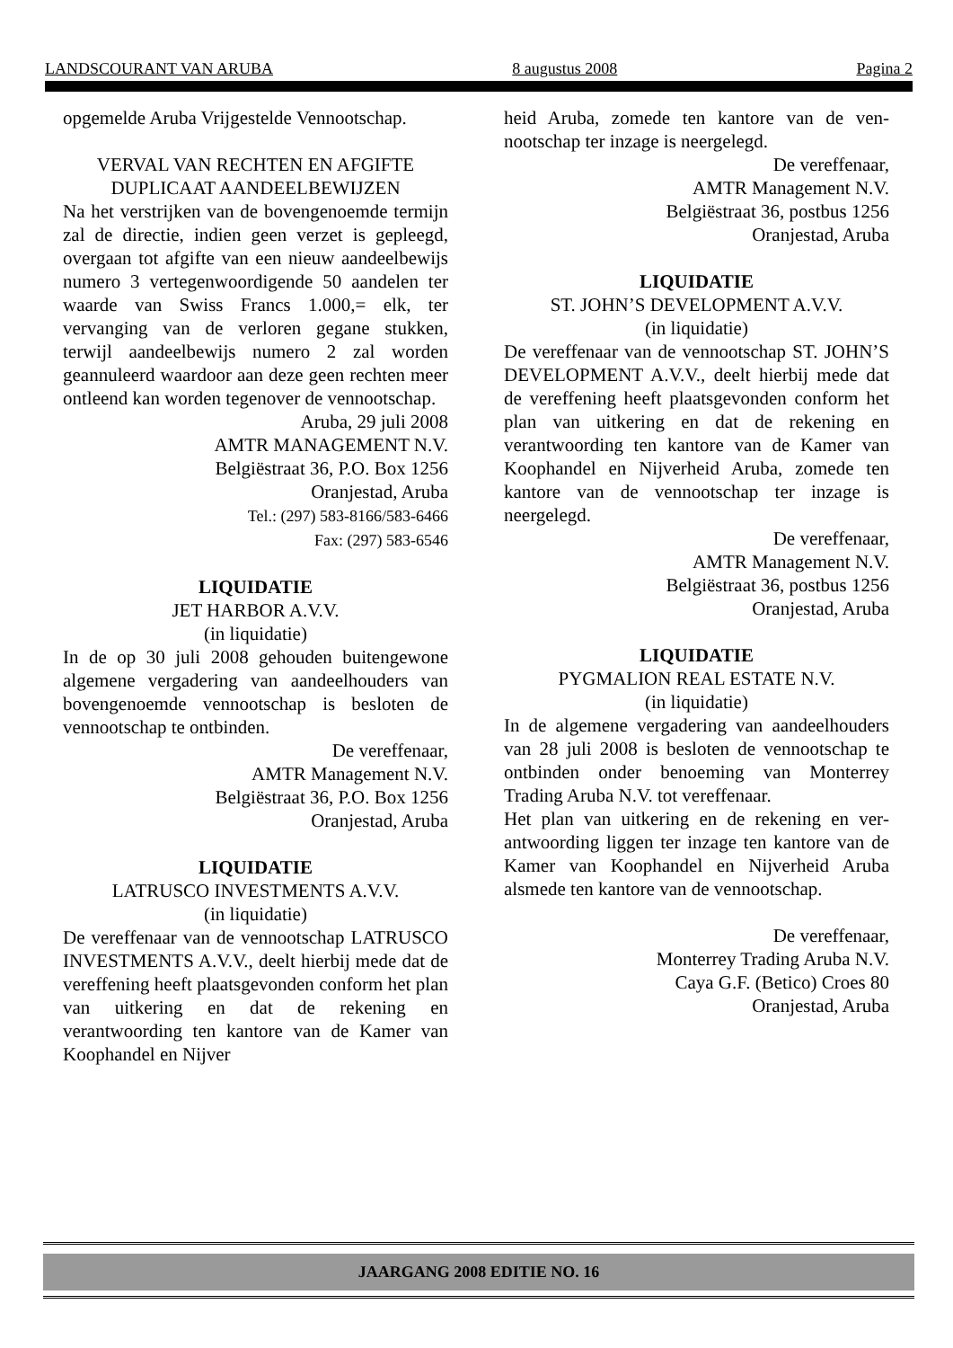LANDSCOURANT VAN ARUBA 8 augustus 2008 Pagina 2
opgemelde Aruba Vrijgestelde Vennoot­schap.
VERVAL VAN RECHTEN EN AFGIFTE
DUPLICAAT AANDEELBEWIJZEN
Na het verstrijken van de bovengenoemde termijn zal de directie, indien geen verzet is gepleegd, overgaan tot afgifte van een nieuw aandeelbewijs numero 3 vertegenwoordigen­de 50 aandelen ter waarde van Swiss Francs 1.000,= elk, ter vervanging van de verloren gegane stukken, terwijl aandeelbewijs nume­ro 2 zal worden geannuleerd waardoor aan deze geen rechten meer ontleend kan worden tegenover de vennootschap.
Aruba, 29 juli 2008
AMTR MANAGEMENT N.V.
Belgiëstraat 36, P.O. Box 1256
Oranjestad, Aruba
Tel.: (297) 583-8166/583-6466
Fax: (297) 583-6546
LIQUIDATIE
JET HARBOR A.V.V.
(in liquidatie)
In de op 30 juli 2008 gehouden buitengewone algemene vergadering van aandeelhouders van bovengenoemde vennootschap is beslo­ten de vennootschap te ontbinden.
De vereffenaar,
AMTR Management N.V.
Belgiëstraat 36, P.O. Box 1256
Oranjestad, Aruba
LIQUIDATIE
LATRUSCO INVESTMENTS A.V.V.
(in liquidatie)
De vereffenaar van de vennootschap LATRUSCO INVESTMENTS A.V.V., deelt hierbij mede dat de vereffening heeft plaats­gevonden conform het plan van uitkering en dat de rekening en verantwoording ten kanto­re van de Kamer van Koophandel en Nijver­
heid Aruba, zomede ten kantore van de ven­nootschap ter inzage is neergelegd.
De vereffenaar,
AMTR Management N.V.
Belgiëstraat 36, postbus 1256
Oranjestad, Aruba
LIQUIDATIE
ST. JOHN’S DEVELOPMENT A.V.V.
(in liquidatie)
De vereffenaar van de vennootschap ST. JOHN’S DEVELOPMENT A.V.V., deelt hierbij mede dat de vereffening heeft plaats­gevonden conform het plan van uitkering en dat de rekening en verantwoording ten kanto­re van de Kamer van Koophandel en Nijver­heid Aruba, zomede ten kantore van de ven­nootschap ter inzage is neergelegd.
De vereffenaar,
AMTR Management N.V.
Belgiëstraat 36, postbus 1256
Oranjestad, Aruba
LIQUIDATIE
PYGMALION REAL ESTATE N.V.
(in liquidatie)
In de algemene vergadering van aandeelhou­ders van 28 juli 2008 is besloten de vennoot­schap te ontbinden onder benoeming van Monterrey Trading Aruba N.V. tot vereffe­naar.
Het plan van uitkering en de rekening en ver­antwoording liggen ter inzage ten kantore van de Kamer van Koophandel en Nijverheid Aruba alsmede ten kantore van de vennoot­schap.
De vereffenaar,
Monterrey Trading Aruba N.V.
Caya G.F. (Betico) Croes 80
Oranjestad, Aruba
JAARGANG 2008 EDITIE NO. 16